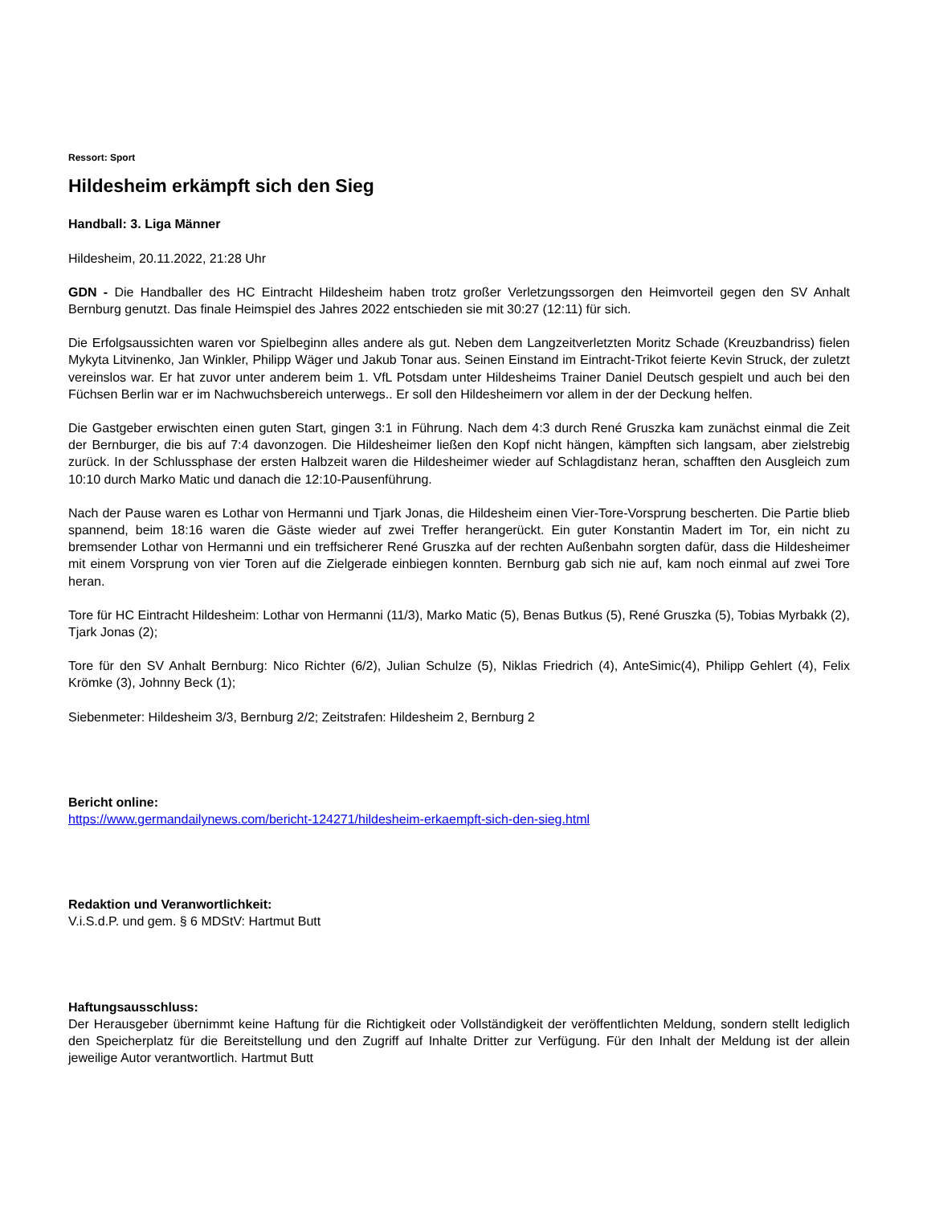Ressort: Sport
Hildesheim erkämpft sich den Sieg
Handball: 3. Liga Männer
Hildesheim, 20.11.2022, 21:28 Uhr
GDN - Die Handballer des HC Eintracht Hildesheim haben trotz großer Verletzungssorgen den Heimvorteil gegen den SV Anhalt Bernburg genutzt. Das finale Heimspiel des Jahres 2022 entschieden sie mit 30:27 (12:11) für sich.
Die Erfolgsaussichten waren vor Spielbeginn alles andere als gut. Neben dem Langzeitverletzten Moritz Schade (Kreuzbandriss) fielen Mykyta Litvinenko, Jan Winkler, Philipp Wäger und Jakub Tonar aus. Seinen Einstand im Eintracht-Trikot feierte Kevin Struck, der zuletzt vereinslos war. Er hat zuvor unter anderem beim 1. VfL Potsdam unter Hildesheims Trainer Daniel Deutsch gespielt und auch bei den Füchsen Berlin war er im Nachwuchsbereich unterwegs.. Er soll den Hildesheimern vor allem in der der Deckung helfen.
Die Gastgeber erwischten einen guten Start, gingen 3:1 in Führung. Nach dem 4:3 durch René Gruszka kam zunächst einmal die Zeit der Bernburger, die bis auf 7:4 davonzogen. Die Hildesheimer ließen den Kopf nicht hängen, kämpften sich langsam, aber zielstrebig zurück. In der Schlussphase der ersten Halbzeit waren die Hildesheimer wieder auf Schlagdistanz heran, schafften den Ausgleich zum 10:10 durch Marko Matic und danach die 12:10-Pausenführung.
Nach der Pause waren es Lothar von Hermanni und Tjark Jonas, die Hildesheim einen Vier-Tore-Vorsprung bescherten. Die Partie blieb spannend, beim 18:16 waren die Gäste wieder auf zwei Treffer herangerückt. Ein guter Konstantin Madert im Tor, ein nicht zu bremsender Lothar von Hermanni und ein treffsicherer René Gruszka auf der rechten Außenbahn sorgten dafür, dass die Hildesheimer mit einem Vorsprung von vier Toren auf die Zielgerade einbiegen konnten. Bernburg gab sich nie auf, kam noch einmal auf zwei Tore heran.
Tore für HC Eintracht Hildesheim: Lothar von Hermanni (11/3), Marko Matic (5), Benas Butkus (5), René Gruszka (5), Tobias Myrbakk (2), Tjark Jonas (2);
Tore für den SV Anhalt Bernburg: Nico Richter (6/2), Julian Schulze (5), Niklas Friedrich (4), AnteSimic(4), Philipp Gehlert (4), Felix Krömke (3), Johnny Beck (1);
Siebenmeter: Hildesheim 3/3, Bernburg 2/2; Zeitstrafen: Hildesheim 2, Bernburg 2
Bericht online:
https://www.germandailynews.com/bericht-124271/hildesheim-erkaempft-sich-den-sieg.html
Redaktion und Veranwortlichkeit:
V.i.S.d.P. und gem. § 6 MDStV: Hartmut Butt
Haftungsausschluss:
Der Herausgeber übernimmt keine Haftung für die Richtigkeit oder Vollständigkeit der veröffentlichten Meldung, sondern stellt lediglich den Speicherplatz für die Bereitstellung und den Zugriff auf Inhalte Dritter zur Verfügung. Für den Inhalt der Meldung ist der allein jeweilige Autor verantwortlich. Hartmut Butt